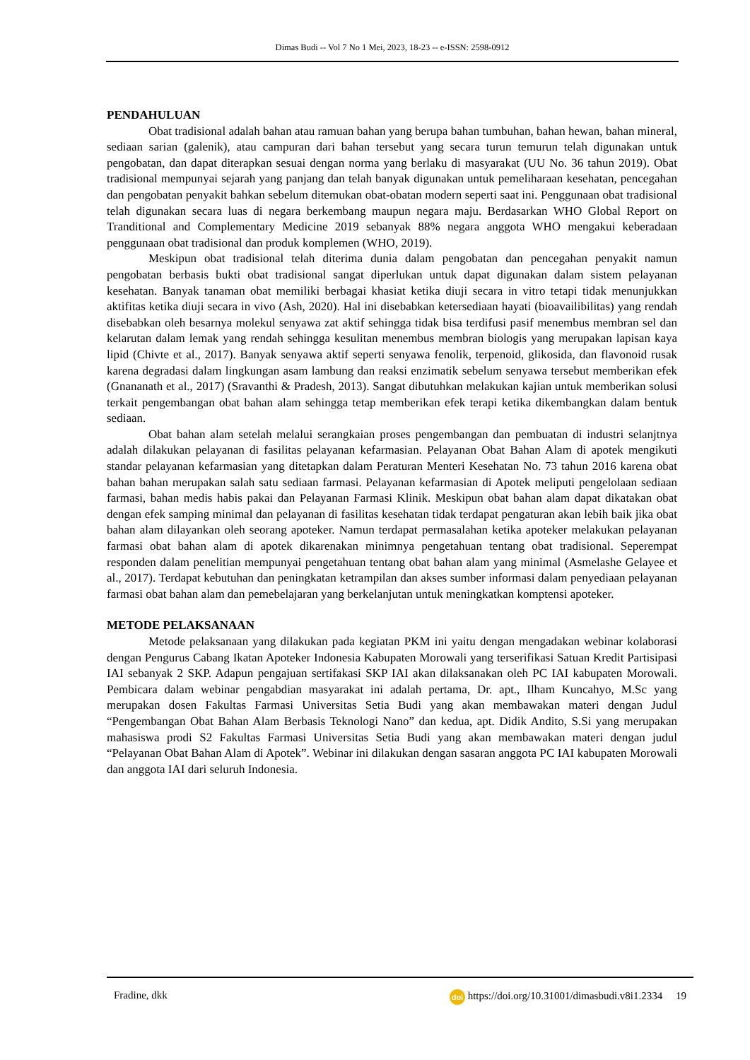Dimas Budi -- Vol 7 No 1 Mei, 2023, 18-23 -- e-ISSN: 2598-0912
PENDAHULUAN
Obat tradisional adalah bahan atau ramuan bahan yang berupa bahan tumbuhan, bahan hewan, bahan mineral, sediaan sarian (galenik), atau campuran dari bahan tersebut yang secara turun temurun telah digunakan untuk pengobatan, dan dapat diterapkan sesuai dengan norma yang berlaku di masyarakat (UU No. 36 tahun 2019). Obat tradisional mempunyai sejarah yang panjang dan telah banyak digunakan untuk pemeliharaan kesehatan, pencegahan dan pengobatan penyakit bahkan sebelum ditemukan obat-obatan modern seperti saat ini. Penggunaan obat tradisional telah digunakan secara luas di negara berkembang maupun negara maju. Berdasarkan WHO Global Report on Tranditional and Complementary Medicine 2019 sebanyak 88% negara anggota WHO mengakui keberadaan penggunaan obat tradisional dan produk komplemen (WHO, 2019).
Meskipun obat tradisional telah diterima dunia dalam pengobatan dan pencegahan penyakit namun pengobatan berbasis bukti obat tradisional sangat diperlukan untuk dapat digunakan dalam sistem pelayanan kesehatan. Banyak tanaman obat memiliki berbagai khasiat ketika diuji secara in vitro tetapi tidak menunjukkan aktifitas ketika diuji secara in vivo (Ash, 2020). Hal ini disebabkan ketersediaan hayati (bioavailibilitas) yang rendah disebabkan oleh besarnya molekul senyawa zat aktif sehingga tidak bisa terdifusi pasif menembus membran sel dan kelarutan dalam lemak yang rendah sehingga kesulitan menembus membran biologis yang merupakan lapisan kaya lipid (Chivte et al., 2017). Banyak senyawa aktif seperti senyawa fenolik, terpenoid, glikosida, dan flavonoid rusak karena degradasi dalam lingkungan asam lambung dan reaksi enzimatik sebelum senyawa tersebut memberikan efek (Gnananath et al., 2017) (Sravanthi & Pradesh, 2013). Sangat dibutuhkan melakukan kajian untuk memberikan solusi terkait pengembangan obat bahan alam sehingga tetap memberikan efek terapi ketika dikembangkan dalam bentuk sediaan.
Obat bahan alam setelah melalui serangkaian proses pengembangan dan pembuatan di industri selanjtnya adalah dilakukan pelayanan di fasilitas pelayanan kefarmasian. Pelayanan Obat Bahan Alam di apotek mengikuti standar pelayanan kefarmasian yang ditetapkan dalam Peraturan Menteri Kesehatan No. 73 tahun 2016 karena obat bahan bahan merupakan salah satu sediaan farmasi. Pelayanan kefarmasian di Apotek meliputi pengelolaan sediaan farmasi, bahan medis habis pakai dan Pelayanan Farmasi Klinik. Meskipun obat bahan alam dapat dikatakan obat dengan efek samping minimal dan pelayanan di fasilitas kesehatan tidak terdapat pengaturan akan lebih baik jika obat bahan alam dilayankan oleh seorang apoteker. Namun terdapat permasalahan ketika apoteker melakukan pelayanan farmasi obat bahan alam di apotek dikarenakan minimnya pengetahuan tentang obat tradisional. Seperempat responden dalam penelitian mempunyai pengetahuan tentang obat bahan alam yang minimal (Asmelashe Gelayee et al., 2017). Terdapat kebutuhan dan peningkatan ketrampilan dan akses sumber informasi dalam penyediaan pelayanan farmasi obat bahan alam dan pemebelajaran yang berkelanjutan untuk meningkatkan komptensi apoteker.
METODE PELAKSANAAN
Metode pelaksanaan yang dilakukan pada kegiatan PKM ini yaitu dengan mengadakan webinar kolaborasi dengan Pengurus Cabang Ikatan Apoteker Indonesia Kabupaten Morowali yang terserifikasi Satuan Kredit Partisipasi IAI sebanyak 2 SKP. Adapun pengajuan sertifakasi SKP IAI akan dilaksanakan oleh PC IAI kabupaten Morowali. Pembicara dalam webinar pengabdian masyarakat ini adalah pertama, Dr. apt., Ilham Kuncahyo, M.Sc yang merupakan dosen Fakultas Farmasi Universitas Setia Budi yang akan membawakan materi dengan Judul “Pengembangan Obat Bahan Alam Berbasis Teknologi Nano” dan kedua, apt. Didik Andito, S.Si yang merupakan mahasiswa prodi S2 Fakultas Farmasi Universitas Setia Budi yang akan membawakan materi dengan judul “Pelayanan Obat Bahan Alam di Apotek”. Webinar ini dilakukan dengan sasaran anggota PC IAI kabupaten Morowali dan anggota IAI dari seluruh Indonesia.
Fradine, dkk doi https://doi.org/10.31001/dimasbudi.v8i1.2334 19